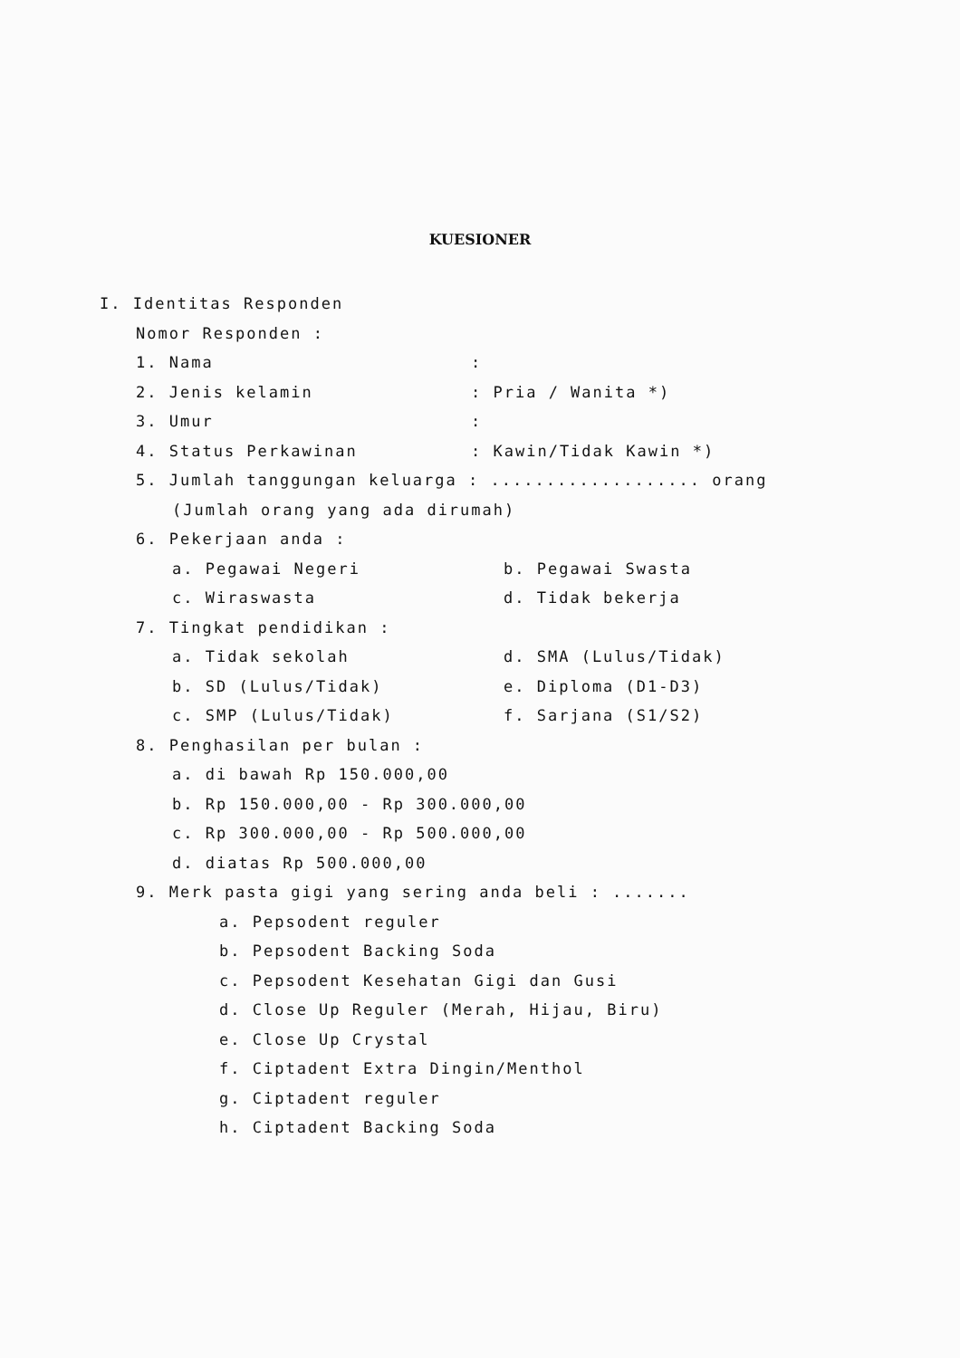KUESIONER
I. Identitas Responden
Nomor Responden :
1. Nama:
2. Jenis kelamin: Pria / Wanita *)
3. Umur:
4. Status Perkawinan: Kawin/Tidak Kawin *)
5. Jumlah tanggungan keluarga : ................... orang
(Jumlah orang yang ada dirumah)
6. Pekerjaan anda :
a. Pegawai Negeri b. Pegawai Swasta
c. Wiraswasta d. Tidak bekerja
7. Tingkat pendidikan :
a. Tidak sekolah d. SMA (Lulus/Tidak)
b. SD (Lulus/Tidak) e. Diploma (D1-D3)
c. SMP (Lulus/Tidak) f. Sarjana (S1/S2)
8. Penghasilan per bulan :
a. di bawah Rp 150.000,00
b. Rp 150.000,00 - Rp 300.000,00
c. Rp 300.000,00 - Rp 500.000,00
d. diatas Rp 500.000,00
9. Merk pasta gigi yang sering anda beli : .......
a. Pepsodent reguler
b. Pepsodent Backing Soda
c. Pepsodent Kesehatan Gigi dan Gusi
d. Close Up Reguler (Merah, Hijau, Biru)
e. Close Up Crystal
f. Ciptadent Extra Dingin/Menthol
g. Ciptadent reguler
h. Ciptadent Backing Soda